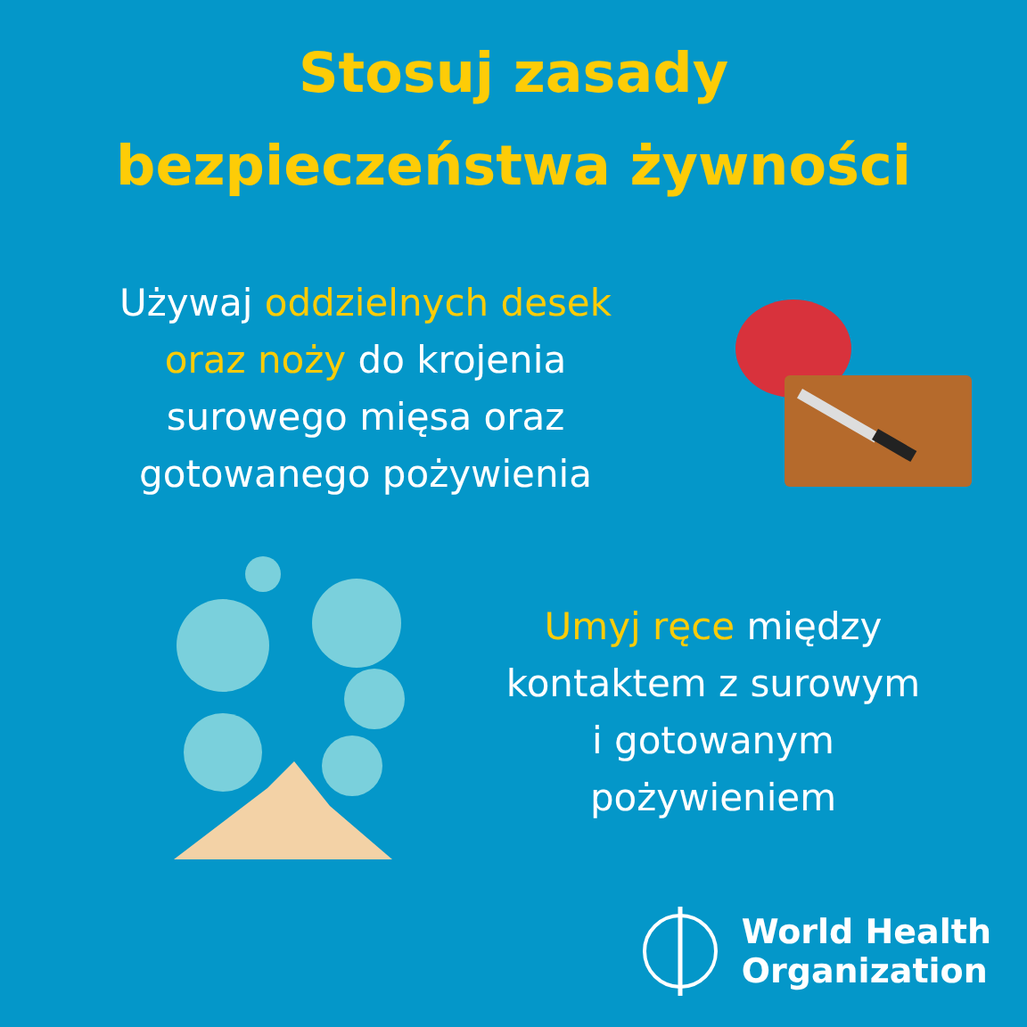Stosuj zasady
bezpieczeństwa żywności
Używaj oddzielnych desek
oraz noży do krojenia
surowego mięsa oraz
gotowanego pożywienia
Umyj ręce między
kontaktem z surowym
i gotowanym
pożywieniem
World Health
Organization